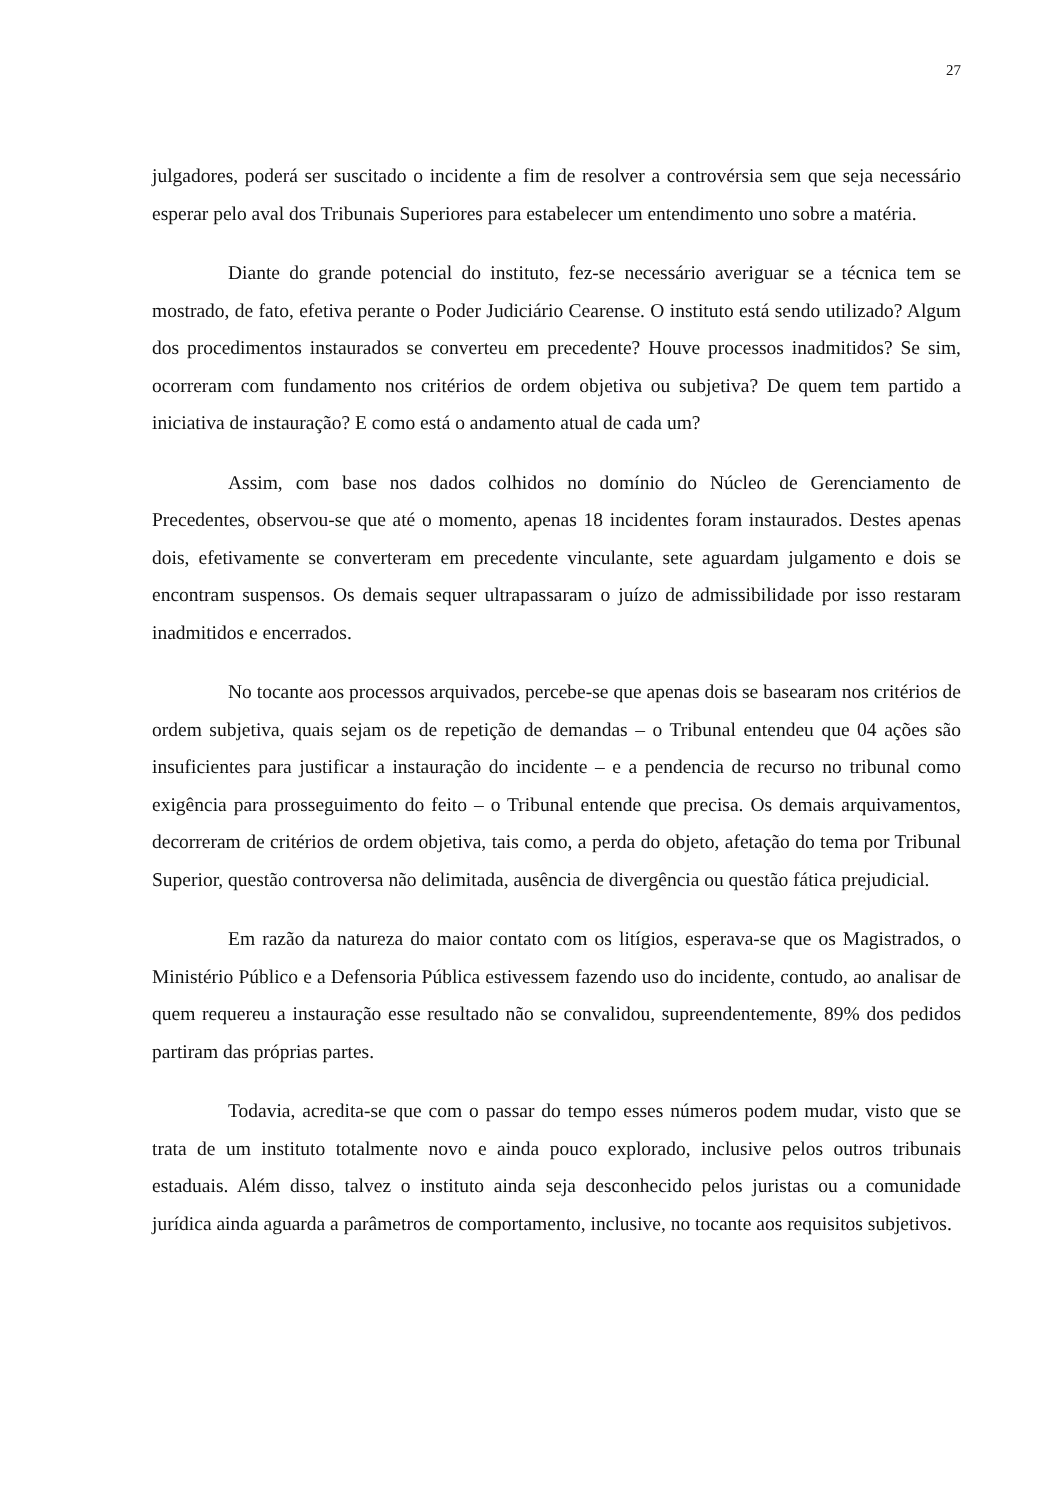27
julgadores, poderá ser suscitado o incidente a fim de resolver a controvérsia sem que seja necessário esperar pelo aval dos Tribunais Superiores para estabelecer um entendimento uno sobre a matéria.
Diante do grande potencial do instituto, fez-se necessário averiguar se a técnica tem se mostrado, de fato, efetiva perante o Poder Judiciário Cearense. O instituto está sendo utilizado? Algum dos procedimentos instaurados se converteu em precedente? Houve processos inadmitidos? Se sim, ocorreram com fundamento nos critérios de ordem objetiva ou subjetiva? De quem tem partido a iniciativa de instauração? E como está o andamento atual de cada um?
Assim, com base nos dados colhidos no domínio do Núcleo de Gerenciamento de Precedentes, observou-se que até o momento, apenas 18 incidentes foram instaurados. Destes apenas dois, efetivamente se converteram em precedente vinculante, sete aguardam julgamento e dois se encontram suspensos. Os demais sequer ultrapassaram o juízo de admissibilidade por isso restaram inadmitidos e encerrados.
No tocante aos processos arquivados, percebe-se que apenas dois se basearam nos critérios de ordem subjetiva, quais sejam os de repetição de demandas – o Tribunal entendeu que 04 ações são insuficientes para justificar a instauração do incidente – e a pendencia de recurso no tribunal como exigência para prosseguimento do feito – o Tribunal entende que precisa. Os demais arquivamentos, decorreram de critérios de ordem objetiva, tais como, a perda do objeto, afetação do tema por Tribunal Superior, questão controversa não delimitada, ausência de divergência ou questão fática prejudicial.
Em razão da natureza do maior contato com os litígios, esperava-se que os Magistrados, o Ministério Público e a Defensoria Pública estivessem fazendo uso do incidente, contudo, ao analisar de quem requereu a instauração esse resultado não se convalidou, supreendentemente, 89% dos pedidos partiram das próprias partes.
Todavia, acredita-se que com o passar do tempo esses números podem mudar, visto que se trata de um instituto totalmente novo e ainda pouco explorado, inclusive pelos outros tribunais estaduais. Além disso, talvez o instituto ainda seja desconhecido pelos juristas ou a comunidade jurídica ainda aguarda a parâmetros de comportamento, inclusive, no tocante aos requisitos subjetivos.